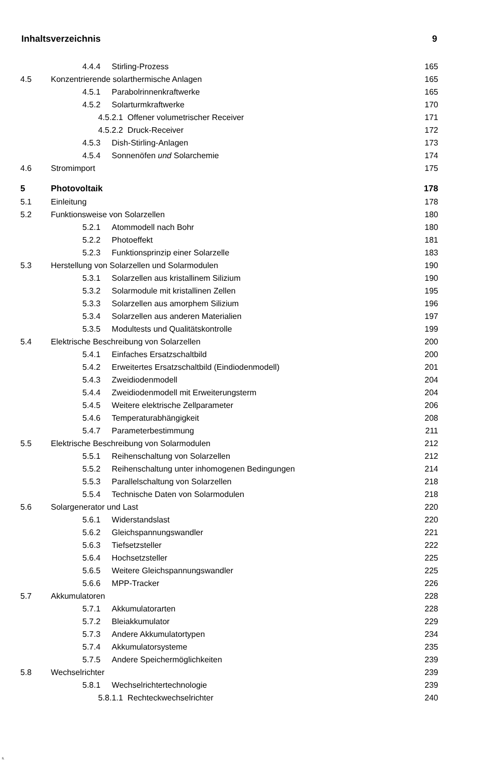Inhaltsverzeichnis 9
| | 4.4.4 Stirling-Prozess | 165 |
| 4.5 | Konzentrierende solarthermische Anlagen | 165 |
| | 4.5.1 Parabolrinnenkraftwerke | 165 |
| | 4.5.2 Solarturmkraftwerke | 170 |
| | 4.5.2.1 Offener volumetrischer Receiver | 171 |
| | 4.5.2.2 Druck-Receiver | 172 |
| | 4.5.3 Dish-Stirling-Anlagen | 173 |
| | 4.5.4 Sonnenöfen und Solarchemie | 174 |
| 4.6 | Stromimport | 175 |
| 5 | Photovoltaik | 178 |
| 5.1 | Einleitung | 178 |
| 5.2 | Funktionsweise von Solarzellen | 180 |
| | 5.2.1 Atommodell nach Bohr | 180 |
| | 5.2.2 Photoeffekt | 181 |
| | 5.2.3 Funktionsprinzip einer Solarzelle | 183 |
| 5.3 | Herstellung von Solarzellen und Solarmodulen | 190 |
| | 5.3.1 Solarzellen aus kristallinem Silizium | 190 |
| | 5.3.2 Solarmodule mit kristallinen Zellen | 195 |
| | 5.3.3 Solarzellen aus amorphem Silizium | 196 |
| | 5.3.4 Solarzellen aus anderen Materialien | 197 |
| | 5.3.5 Modultests und Qualitätskontrolle | 199 |
| 5.4 | Elektrische Beschreibung von Solarzellen | 200 |
| | 5.4.1 Einfaches Ersatzschaltbild | 200 |
| | 5.4.2 Erweitertes Ersatzschaltbild (Eindiodenmodell) | 201 |
| | 5.4.3 Zweidiodenmodell | 204 |
| | 5.4.4 Zweidiodenmodell mit Erweiterungsterm | 204 |
| | 5.4.5 Weitere elektrische Zellparameter | 206 |
| | 5.4.6 Temperaturabhängigkeit | 208 |
| | 5.4.7 Parameterbestimmung | 211 |
| 5.5 | Elektrische Beschreibung von Solarmodulen | 212 |
| | 5.5.1 Reihenschaltung von Solarzellen | 212 |
| | 5.5.2 Reihenschaltung unter inhomogenen Bedingungen | 214 |
| | 5.5.3 Parallelschaltung von Solarzellen | 218 |
| | 5.5.4 Technische Daten von Solarmodulen | 218 |
| 5.6 | Solargenerator und Last | 220 |
| | 5.6.1 Widerstandslast | 220 |
| | 5.6.2 Gleichspannungswandler | 221 |
| | 5.6.3 Tiefsetzsteller | 222 |
| | 5.6.4 Hochsetzsteller | 225 |
| | 5.6.5 Weitere Gleichspannungswandler | 225 |
| | 5.6.6 MPP-Tracker | 226 |
| 5.7 | Akkumulatoren | 228 |
| | 5.7.1 Akkumulatorarten | 228 |
| | 5.7.2 Bleiakkumulator | 229 |
| | 5.7.3 Andere Akkumulatortypen | 234 |
| | 5.7.4 Akkumulatorsysteme | 235 |
| | 5.7.5 Andere Speichermöglichkeiten | 239 |
| 5.8 | Wechselrichter | 239 |
| | 5.8.1 Wechselrichtertechnologie | 239 |
| | 5.8.1.1 Rechteckwechselrichter | 240 |
fi.